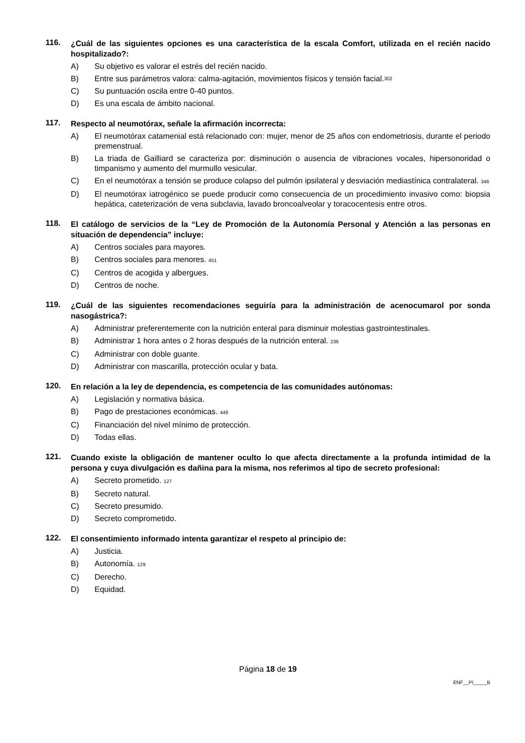116.
¿Cuál de las siguientes opciones es una característica de la escala Comfort, utilizada en el recién nacido hospitalizado?:
A) Su objetivo es valorar el estrés del recién nacido.
B) Entre sus parámetros valora: calma-agitación, movimientos físicos y tensión facial. 302
C) Su puntuación oscila entre 0-40 puntos.
D) Es una escala de ámbito nacional.
117.
Respecto al neumotórax, señale la afirmación incorrecta:
A) El neumotórax catamenial está relacionado con: mujer, menor de 25 años con endometriosis, durante el periodo premenstrual.
B) La triada de Gailliard se caracteriza por: disminución o ausencia de vibraciones vocales, hipersonoridad o timpanismo y aumento del murmullo vesicular.
C) En el neumotórax a tensión se produce colapso del pulmón ipsilateral y desviación mediastínica contralateral. 346
D) El neumotórax iatrogénico se puede producir como consecuencia de un procedimiento invasivo como: biopsia hepática, cateterización de vena subclavia, lavado broncoalveolar y toracocentesis entre otros.
118.
El catálogo de servicios de la “Ley de Promoción de la Autonomía Personal y Atención a las personas en situación de dependencia” incluye:
A) Centros sociales para mayores.
B) Centros sociales para menores. 451
C) Centros de acogida y albergues.
D) Centros de noche.
119.
¿Cuál de las siguientes recomendaciones seguiría para la administración de acenocumarol por sonda nasogástrica?:
A) Administrar preferentemente con la nutrición enteral para disminuir molestias gastrointestinales.
B) Administrar 1 hora antes o 2 horas después de la nutrición enteral. 236
C) Administrar con doble guante.
D) Administrar con mascarilla, protección ocular y bata.
120.
En relación a la ley de dependencia, es competencia de las comunidades autónomas:
A) Legislación y normativa básica.
B) Pago de prestaciones económicas. 449
C) Financiación del nivel mínimo de protección.
D) Todas ellas.
121.
Cuando existe la obligación de mantener oculto lo que afecta directamente a la profunda intimidad de la persona y cuya divulgación es dañina para la misma, nos referimos al tipo de secreto profesional:
A) Secreto prometido. 127
B) Secreto natural.
C) Secreto presumido.
D) Secreto comprometido.
122.
El consentimiento informado intenta garantizar el respeto al principio de:
A) Justicia.
B) Autonomía. 129
C) Derecho.
D) Equidad.
Página 18 de 19
ENF__PI_____B